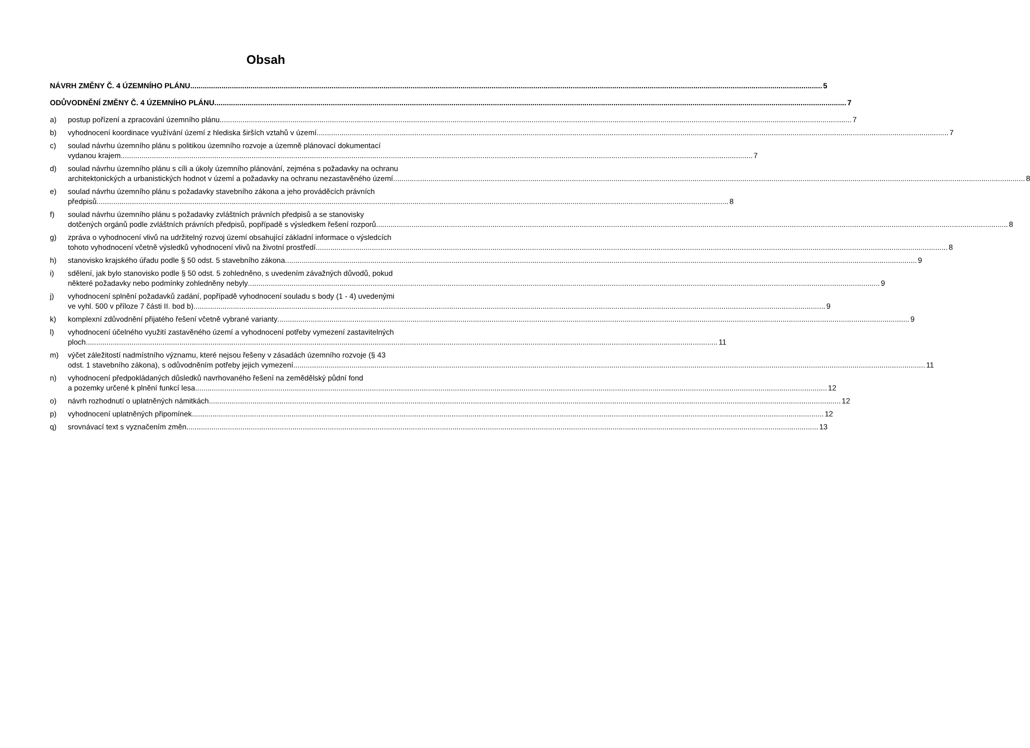Obsah
NÁVRH ZMĚNY Č. 4 ÚZEMNÍHO PLÁNU 5
ODŮVODNĚNÍ ZMĚNY Č. 4 ÚZEMNÍHO PLÁNU 7
a) postup pořízení a zpracování územního plánu 7
b) vyhodnocení koordinace využívání území z hlediska širších vztahů v území 7
c) soulad návrhu územního plánu s politikou územního rozvoje a územně plánovací dokumentací
vydanou krajem 7
d) soulad návrhu územního plánu s cíli a úkoly územního plánování, zejména s požadavky na ochranu
architektonických a urbanistických hodnot v území a požadavky na ochranu nezastavěného území 8
e) soulad návrhu územního plánu s požadavky stavebního zákona a jeho prováděcích právních
předpisů 8
f) soulad návrhu územního plánu s požadavky zvláštních právních předpisů a se stanovisky
dotčených orgánů podle zvláštních právních předpisů, popřípadě s výsledkem řešení rozporů 8
g) zpráva o vyhodnocení vlivů na udržitelný rozvoj území obsahující základní informace o výsledcích
tohoto vyhodnocení včetně výsledků vyhodnocení vlivů na životní prostředí 8
h) stanovisko krajského úřadu podle § 50 odst. 5 stavebního zákona 9
i) sdělení, jak bylo stanovisko podle § 50 odst. 5 zohledněno, s uvedením závažných důvodů, pokud
některé požadavky nebo podmínky zohledněny nebyly 9
j) vyhodnocení splnění požadavků zadání, popřípadě vyhodnocení souladu s body (1 - 4) uvedenými
ve vyhl. 500 v příloze 7 části II. bod b) 9
k) komplexní zdůvodnění přijatého řešení včetně vybrané varianty 9
l) vyhodnocení účelného využití zastavěného území a vyhodnocení potřeby vymezení zastavitelných
ploch 11
m) výčet záležitostí nadmístního významu, které nejsou řešeny v zásadách územního rozvoje (§ 43
odst. 1 stavebního zákona), s odůvodněním potřeby jejich vymezení 11
n) vyhodnocení předpokládaných důsledků navrhovaného řešení na zemědělský půdní fond
a pozemky určené k plnění funkcí lesa 12
o) návrh rozhodnutí o uplatněných námitkách 12
p) vyhodnocení uplatněných připomínek 12
q) srovnávací text s vyznačením změn 13